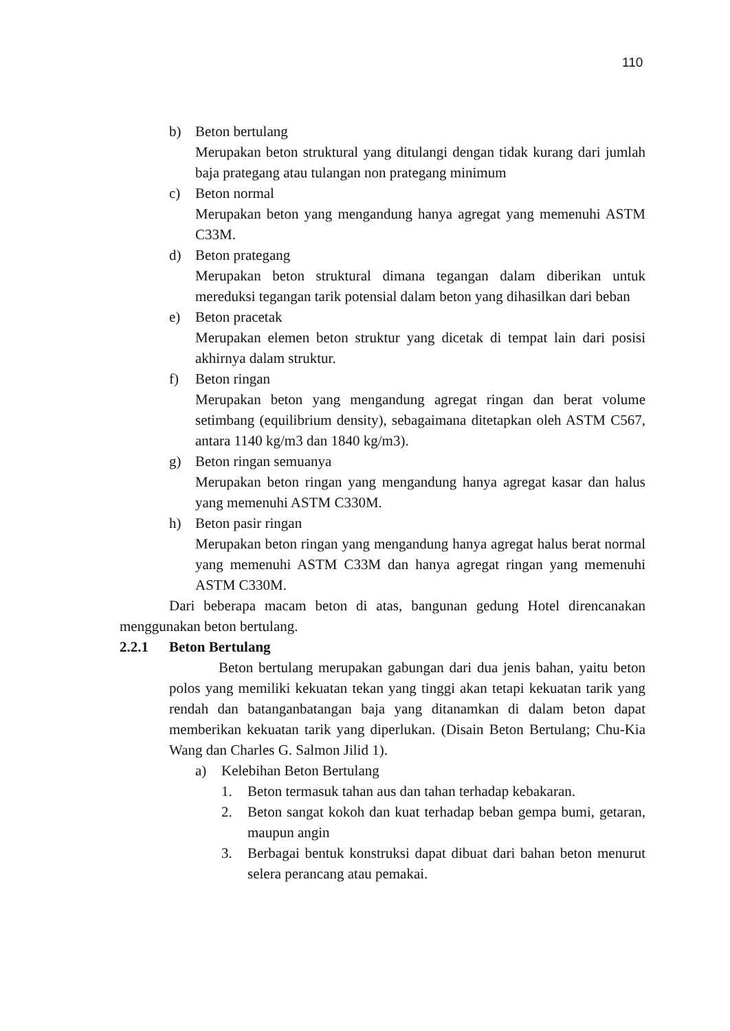110
b) Beton bertulang
Merupakan beton struktural yang ditulangi dengan tidak kurang dari jumlah baja prategang atau tulangan non prategang minimum
c) Beton normal
Merupakan beton yang mengandung hanya agregat yang memenuhi ASTM C33M.
d) Beton prategang
Merupakan beton struktural dimana tegangan dalam diberikan untuk mereduksi tegangan tarik potensial dalam beton yang dihasilkan dari beban
e) Beton pracetak
Merupakan elemen beton struktur yang dicetak di tempat lain dari posisi akhirnya dalam struktur.
f) Beton ringan
Merupakan beton yang mengandung agregat ringan dan berat volume setimbang (equilibrium density), sebagaimana ditetapkan oleh ASTM C567, antara 1140 kg/m3 dan 1840 kg/m3).
g) Beton ringan semuanya
Merupakan beton ringan yang mengandung hanya agregat kasar dan halus yang memenuhi ASTM C330M.
h) Beton pasir ringan
Merupakan beton ringan yang mengandung hanya agregat halus berat normal yang memenuhi ASTM C33M dan hanya agregat ringan yang memenuhi ASTM C330M.
Dari beberapa macam beton di atas, bangunan gedung Hotel direncanakan menggunakan beton bertulang.
2.2.1 Beton Bertulang
Beton bertulang merupakan gabungan dari dua jenis bahan, yaitu beton polos yang memiliki kekuatan tekan yang tinggi akan tetapi kekuatan tarik yang rendah dan batanganbatangan baja yang ditanamkan di dalam beton dapat memberikan kekuatan tarik yang diperlukan. (Disain Beton Bertulang; Chu-Kia Wang dan Charles G. Salmon Jilid 1).
a) Kelebihan Beton Bertulang
1. Beton termasuk tahan aus dan tahan terhadap kebakaran.
2. Beton sangat kokoh dan kuat terhadap beban gempa bumi, getaran, maupun angin
3. Berbagai bentuk konstruksi dapat dibuat dari bahan beton menurut selera perancang atau pemakai.